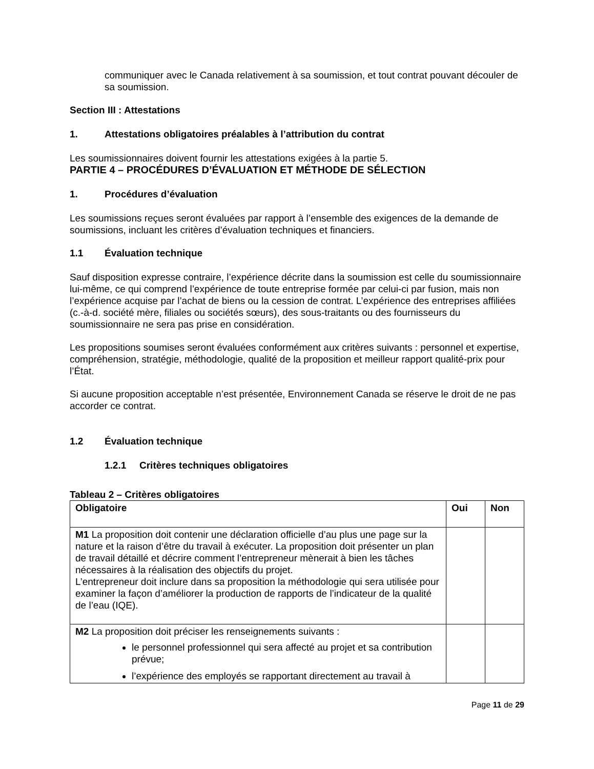communiquer avec le Canada relativement à sa soumission, et tout contrat pouvant découler de sa soumission.
Section III : Attestations
1. Attestations obligatoires préalables à l’attribution du contrat
Les soumissionnaires doivent fournir les attestations exigées à la partie 5.
PARTIE 4 – PROCÉDURES D’ÉVALUATION ET MÉTHODE DE SÉLECTION
1. Procédures d’évaluation
Les soumissions reçues seront évaluées par rapport à l’ensemble des exigences de la demande de soumissions, incluant les critères d’évaluation techniques et financiers.
1.1 Évaluation technique
Sauf disposition expresse contraire, l’expérience décrite dans la soumission est celle du soumissionnaire lui-même, ce qui comprend l’expérience de toute entreprise formée par celui-ci par fusion, mais non l’expérience acquise par l’achat de biens ou la cession de contrat. L’expérience des entreprises affiliées (c.-à-d. société mère, filiales ou sociétés sœurs), des sous-traitants ou des fournisseurs du soumissionnaire ne sera pas prise en considération.
Les propositions soumises seront évaluées conformément aux critères suivants : personnel et expertise, compréhension, stratégie, méthodologie, qualité de la proposition et meilleur rapport qualité-prix pour l’État.
Si aucune proposition acceptable n’est présentée, Environnement Canada se réserve le droit de ne pas accorder ce contrat.
1.2 Évaluation technique
1.2.1 Critères techniques obligatoires
Tableau 2 – Critères obligatoires
| Obligatoire | Oui | Non |
| --- | --- | --- |
| M1 La proposition doit contenir une déclaration officielle d’au plus une page sur la nature et la raison d’être du travail à exécuter. La proposition doit présenter un plan de travail détaillé et décrire comment l’entrepreneur mènerait à bien les tâches nécessaires à la réalisation des objectifs du projet. L’entrepreneur doit inclure dans sa proposition la méthodologie qui sera utilisée pour examiner la façon d’améliorer la production de rapports de l’indicateur de la qualité de l’eau (IQE). | | |
| M2 La proposition doit préciser les renseignements suivants : le personnel professionnel qui sera affecté au projet et sa contribution prévue; l’expérience des employés se rapportant directement au travail à | | |
Page 11 de 29